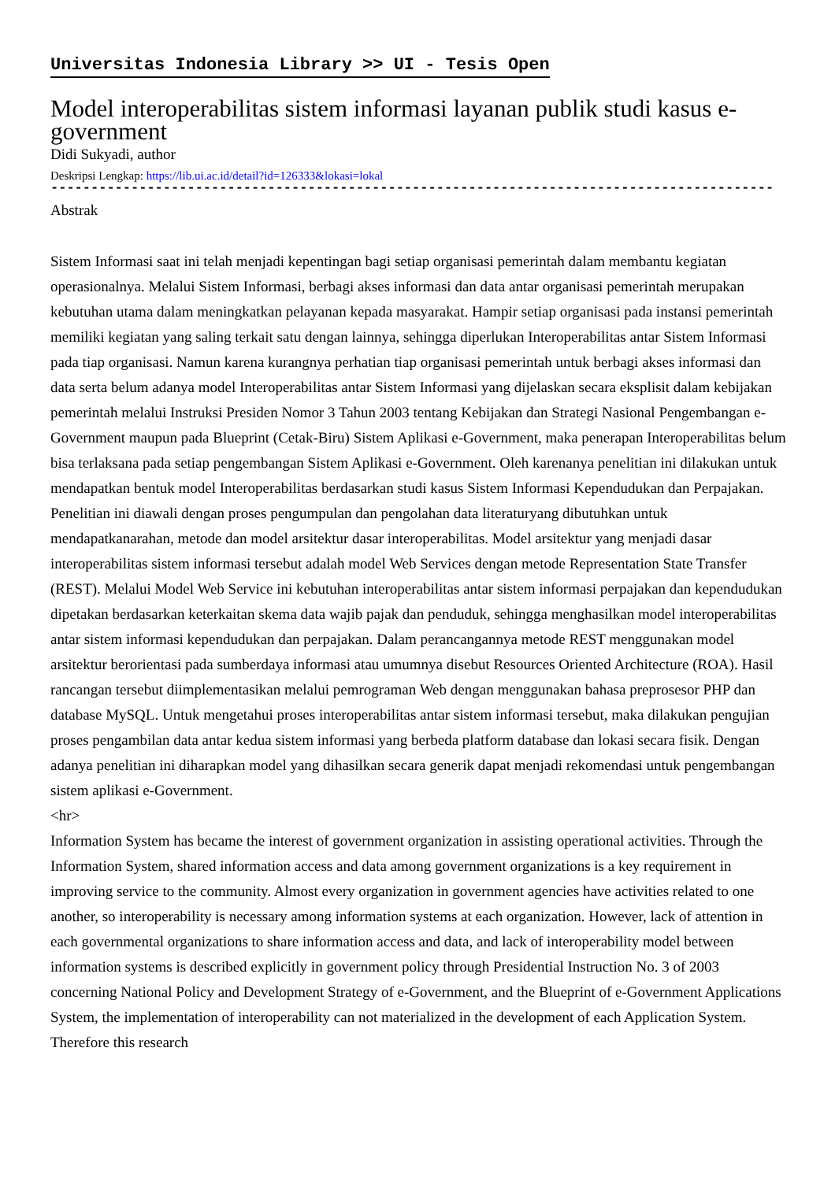Universitas Indonesia Library >> UI - Tesis Open
Model interoperabilitas sistem informasi layanan publik studi kasus e-government
Didi Sukyadi, author
Deskripsi Lengkap: https://lib.ui.ac.id/detail?id=126333&lokasi=lokal
------------------------------------------------------------------------------------------
Abstrak
Sistem Informasi saat ini telah menjadi kepentingan bagi setiap organisasi pemerintah dalam membantu kegiatan operasionalnya. Melalui Sistem Informasi, berbagi akses informasi dan data antar organisasi pemerintah merupakan kebutuhan utama dalam meningkatkan pelayanan kepada masyarakat. Hampir setiap organisasi pada instansi pemerintah memiliki kegiatan yang saling terkait satu dengan lainnya, sehingga diperlukan Interoperabilitas antar Sistem Informasi pada tiap organisasi. Namun karena kurangnya perhatian tiap organisasi pemerintah untuk berbagi akses informasi dan data serta belum adanya model Interoperabilitas antar Sistem Informasi yang dijelaskan secara eksplisit dalam kebijakan pemerintah melalui Instruksi Presiden Nomor 3 Tahun 2003 tentang Kebijakan dan Strategi Nasional Pengembangan e-Government maupun pada Blueprint (Cetak-Biru) Sistem Aplikasi e-Government, maka penerapan Interoperabilitas belum bisa terlaksana pada setiap pengembangan Sistem Aplikasi e-Government. Oleh karenanya penelitian ini dilakukan untuk mendapatkan bentuk model Interoperabilitas berdasarkan studi kasus Sistem Informasi Kependudukan dan Perpajakan. Penelitian ini diawali dengan proses pengumpulan dan pengolahan data literaturyang dibutuhkan untuk mendapatkanarahan, metode dan model arsitektur dasar interoperabilitas. Model arsitektur yang menjadi dasar interoperabilitas sistem informasi tersebut adalah model Web Services dengan metode Representation State Transfer (REST). Melalui Model Web Service ini kebutuhan interoperabilitas antar sistem informasi perpajakan dan kependudukan dipetakan berdasarkan keterkaitan skema data wajib pajak dan penduduk, sehingga menghasilkan model interoperabilitas antar sistem informasi kependudukan dan perpajakan. Dalam perancangannya metode REST menggunakan model arsitektur berorientasi pada sumberdaya informasi atau umumnya disebut Resources Oriented Architecture (ROA). Hasil rancangan tersebut diimplementasikan melalui pemrograman Web dengan menggunakan bahasa preprosesor PHP dan database MySQL. Untuk mengetahui proses interoperabilitas antar sistem informasi tersebut, maka dilakukan pengujian proses pengambilan data antar kedua sistem informasi yang berbeda platform database dan lokasi secara fisik. Dengan adanya penelitian ini diharapkan model yang dihasilkan secara generik dapat menjadi rekomendasi untuk pengembangan sistem aplikasi e-Government.
<hr>
Information System has became the interest of government organization in assisting operational activities. Through the Information System, shared information access and data among government organizations is a key requirement in improving service to the community. Almost every organization in government agencies have activities related to one another, so interoperability is necessary among information systems at each organization. However, lack of attention in each governmental organizations to share information access and data, and lack of interoperability model between information systems is described explicitly in government policy through Presidential Instruction No. 3 of 2003 concerning National Policy and Development Strategy of e-Government, and the Blueprint of e-Government Applications System, the implementation of interoperability can not materialized in the development of each Application System. Therefore this research